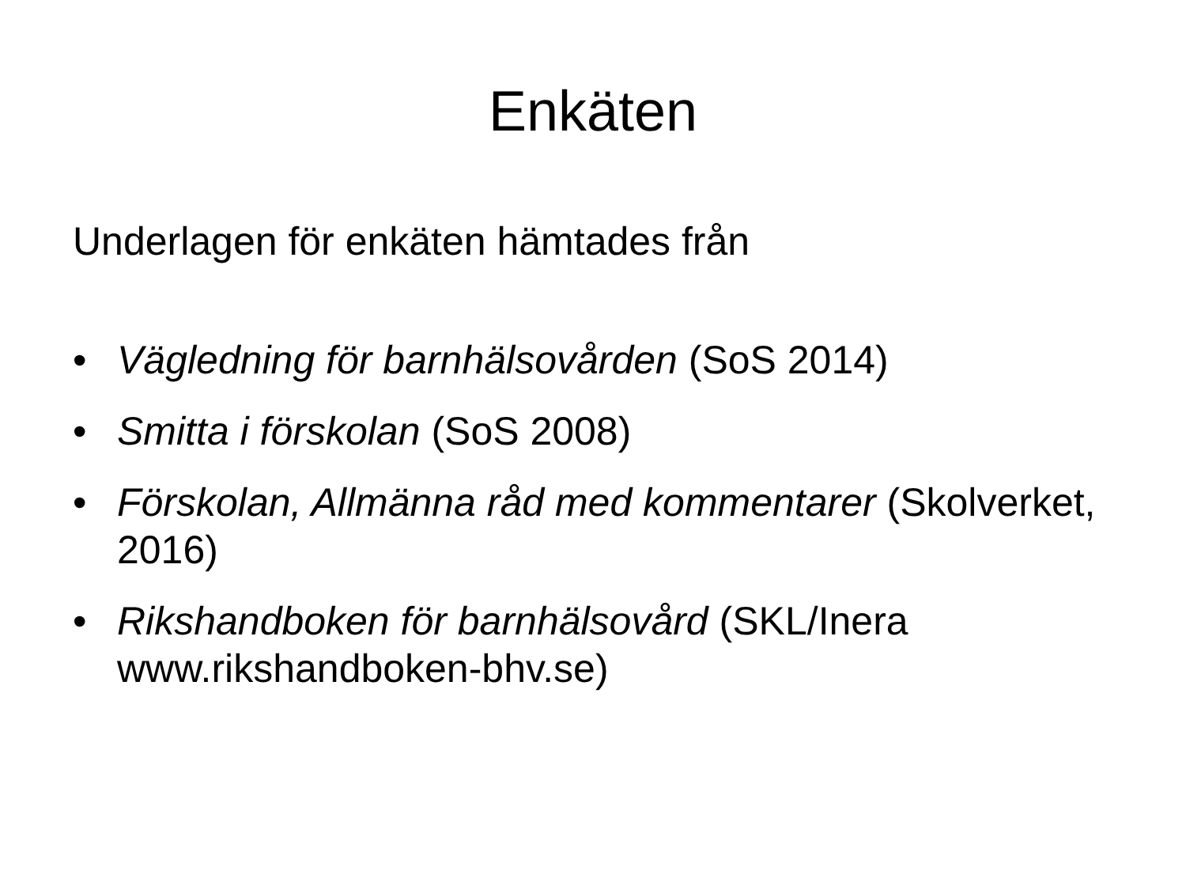Enkäten
Underlagen för enkäten hämtades från
• Vägledning för barnhälsovården (SoS 2014)
• Smitta i förskolan (SoS 2008)
• Förskolan, Allmänna råd med kommentarer (Skolverket, 2016)
• Rikshandboken för barnhälsovård (SKL/Inera www.rikshandboken-bhv.se)